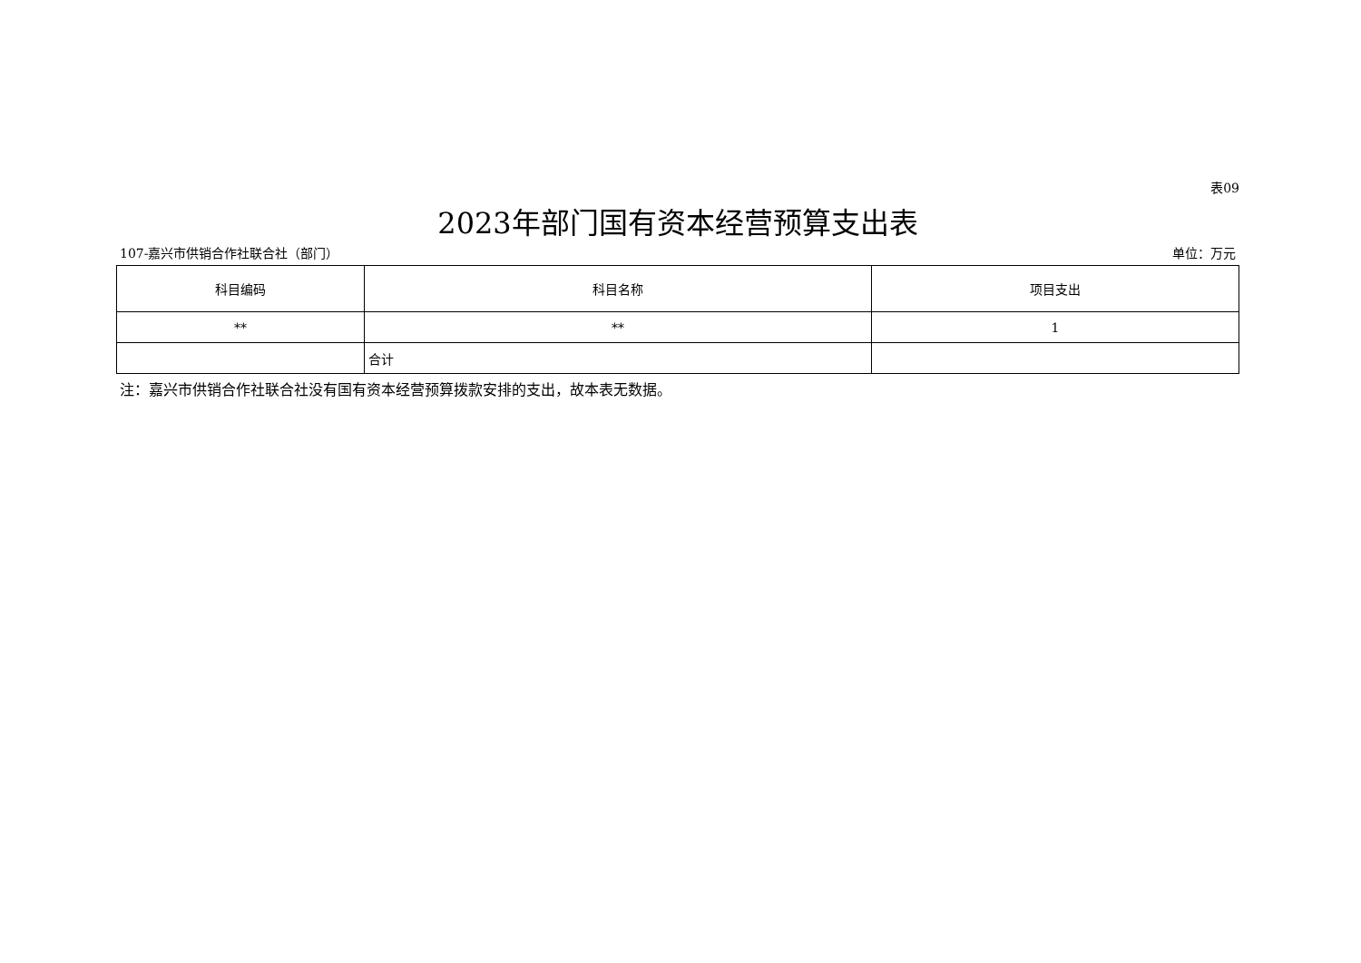表09
2023年部门国有资本经营预算支出表
107-嘉兴市供销合作社联合社（部门） 单位：万元
| 科目编码 | 科目名称 | 项目支出 |
| --- | --- | --- |
| ** | ** | 1 |
| | 合计 | |
注：嘉兴市供销合作社联合社没有国有资本经营预算拨款安排的支出，故本表无数据。